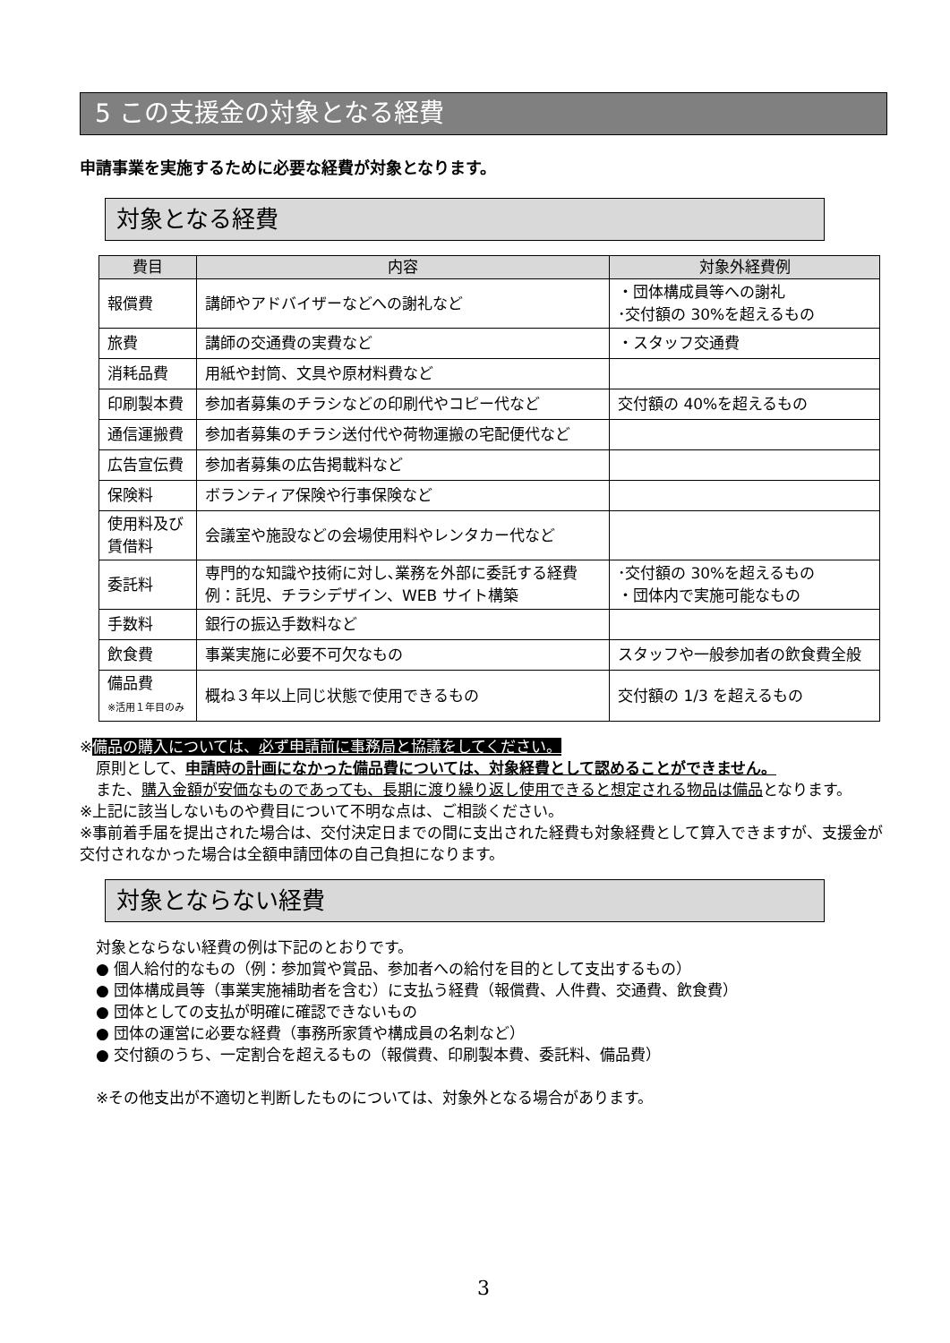5 この支援金の対象となる経費
申請事業を実施するために必要な経費が対象となります。
対象となる経費
| 費目 | 内容 | 対象外経費例 |
| --- | --- | --- |
| 報償費 | 講師やアドバイザーなどへの謝礼など | ・団体構成員等への謝礼 ･交付額の 30%を超えるもの |
| 旅費 | 講師の交通費の実費など | ・スタッフ交通費 |
| 消耗品費 | 用紙や封筒、文具や原材料費など | |
| 印刷製本費 | 参加者募集のチラシなどの印刷代やコピー代など | 交付額の 40%を超えるもの |
| 通信運搬費 | 参加者募集のチラシ送付代や荷物運搬の宅配便代など | |
| 広告宣伝費 | 参加者募集の広告掲載料など | |
| 保険料 | ボランティア保険や行事保険など | |
| 使用料及び 賃借料 | 会議室や施設などの会場使用料やレンタカー代など | |
| 委託料 | 専門的な知識や技術に対し､業務を外部に委託する経費 例：託児、チラシデザイン、WEB サイト構築 | ･交付額の 30%を超えるもの ・団体内で実施可能なもの |
| 手数料 | 銀行の振込手数料など | |
| 飲食費 | 事業実施に必要不可欠なもの | スタッフや一般参加者の飲食費全般 |
| 備品費 ※活用１年目のみ | 概ね３年以上同じ状態で使用できるもの | 交付額の 1/3 を超えるもの |
※備品の購入については、必ず申請前に事務局と協議をしてください。
原則として、申請時の計画になかった備品費については、対象経費として認めることができません。
また、購入金額が安価なものであっても、長期に渡り繰り返し使用できると想定される物品は備品となります。
※上記に該当しないものや費目について不明な点は、ご相談ください。
※事前着手届を提出された場合は、交付決定日までの間に支出された経費も対象経費として算入できますが、支援金が交付されなかった場合は全額申請団体の自己負担になります。
対象とならない経費
対象とならない経費の例は下記のとおりです。
● 個人給付的なもの（例：参加賞や賞品、参加者への給付を目的として支出するもの）
● 団体構成員等（事業実施補助者を含む）に支払う経費（報償費、人件費、交通費、飲食費）
● 団体としての支払が明確に確認できないもの
● 団体の運営に必要な経費（事務所家賃や構成員の名刺など）
● 交付額のうち、一定割合を超えるもの（報償費、印刷製本費、委託料、備品費）
※その他支出が不適切と判断したものについては、対象外となる場合があります。
3